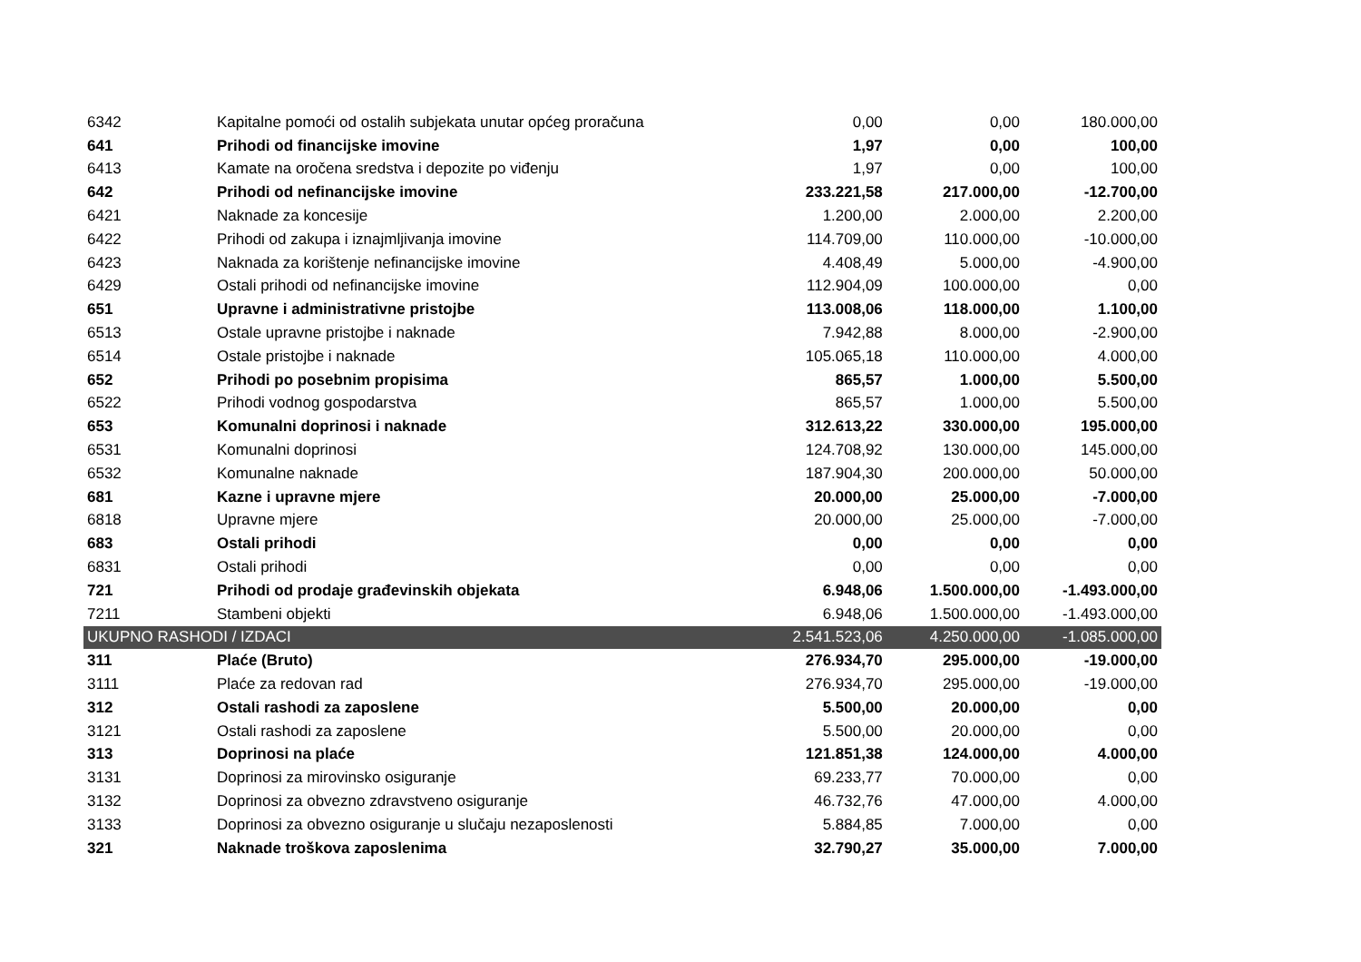| 6342 | Kapitalne pomoći od ostalih subjekata unutar općeg proračuna | 0,00 | 0,00 | 180.000,00 |
| 641 | Prihodi od financijske imovine | 1,97 | 0,00 | 100,00 |
| 6413 | Kamate na oročena sredstva i depozite po viđenju | 1,97 | 0,00 | 100,00 |
| 642 | Prihodi od nefinancijske imovine | 233.221,58 | 217.000,00 | -12.700,00 |
| 6421 | Naknade za koncesije | 1.200,00 | 2.000,00 | 2.200,00 |
| 6422 | Prihodi od zakupa i iznajmljivanja imovine | 114.709,00 | 110.000,00 | -10.000,00 |
| 6423 | Naknada za korištenje nefinancijske imovine | 4.408,49 | 5.000,00 | -4.900,00 |
| 6429 | Ostali prihodi od nefinancijske imovine | 112.904,09 | 100.000,00 | 0,00 |
| 651 | Upravne i administrativne pristojbe | 113.008,06 | 118.000,00 | 1.100,00 |
| 6513 | Ostale upravne pristojbe i naknade | 7.942,88 | 8.000,00 | -2.900,00 |
| 6514 | Ostale pristojbe i naknade | 105.065,18 | 110.000,00 | 4.000,00 |
| 652 | Prihodi po posebnim propisima | 865,57 | 1.000,00 | 5.500,00 |
| 6522 | Prihodi vodnog gospodarstva | 865,57 | 1.000,00 | 5.500,00 |
| 653 | Komunalni doprinosi i naknade | 312.613,22 | 330.000,00 | 195.000,00 |
| 6531 | Komunalni doprinosi | 124.708,92 | 130.000,00 | 145.000,00 |
| 6532 | Komunalne naknade | 187.904,30 | 200.000,00 | 50.000,00 |
| 681 | Kazne i upravne mjere | 20.000,00 | 25.000,00 | -7.000,00 |
| 6818 | Upravne mjere | 20.000,00 | 25.000,00 | -7.000,00 |
| 683 | Ostali prihodi | 0,00 | 0,00 | 0,00 |
| 6831 | Ostali prihodi | 0,00 | 0,00 | 0,00 |
| 721 | Prihodi od prodaje građevinskih objekata | 6.948,06 | 1.500.000,00 | -1.493.000,00 |
| 7211 | Stambeni objekti | 6.948,06 | 1.500.000,00 | -1.493.000,00 |
| UKUPNO RASHODI / IZDACI | | 2.541.523,06 | 4.250.000,00 | -1.085.000,00 |
| 311 | Plaće (Bruto) | 276.934,70 | 295.000,00 | -19.000,00 |
| 3111 | Plaće za redovan rad | 276.934,70 | 295.000,00 | -19.000,00 |
| 312 | Ostali rashodi za zaposlene | 5.500,00 | 20.000,00 | 0,00 |
| 3121 | Ostali rashodi za zaposlene | 5.500,00 | 20.000,00 | 0,00 |
| 313 | Doprinosi na plaće | 121.851,38 | 124.000,00 | 4.000,00 |
| 3131 | Doprinosi za mirovinsko osiguranje | 69.233,77 | 70.000,00 | 0,00 |
| 3132 | Doprinosi za obvezno zdravstveno osiguranje | 46.732,76 | 47.000,00 | 4.000,00 |
| 3133 | Doprinosi za obvezno osiguranje u slučaju nezaposlenosti | 5.884,85 | 7.000,00 | 0,00 |
| 321 | Naknade troškova zaposlenima | 32.790,27 | 35.000,00 | 7.000,00 |